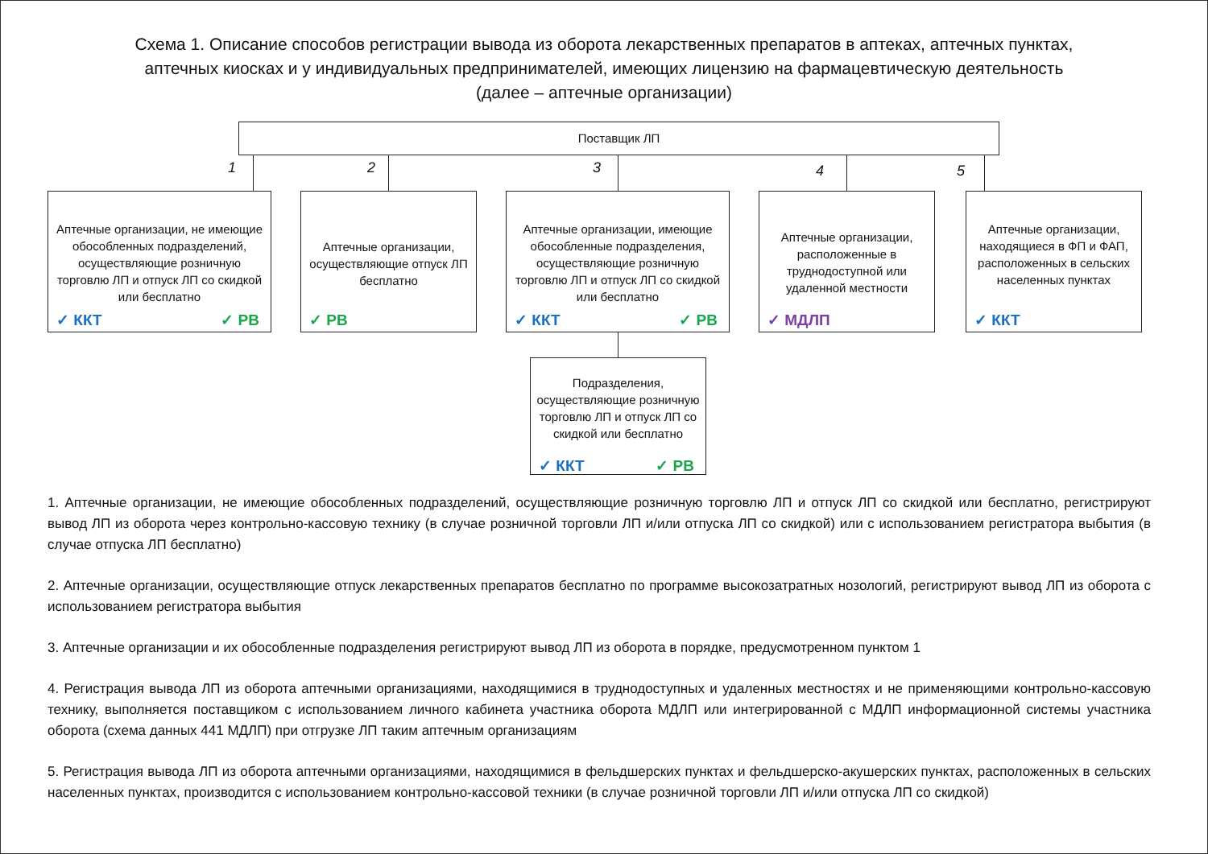Схема 1. Описание способов регистрации вывода из оборота лекарственных препаратов в аптеках, аптечных пунктах,
аптечных киосках и у индивидуальных предпринимателей, имеющих лицензию на фармацевтическую деятельность
(далее – аптечные организации)
Поставщик ЛП
1 2 3 4 5
Аптечные организации, не имеющие обособленных подразделений, осуществляющие розничную торговлю ЛП и отпуск ЛП со скидкой или бесплатно
✓ ККТ ✓ РВ
Аптечные организации, осуществляющие отпуск ЛП бесплатно
✓ РВ
Аптечные организации, имеющие обособленные подразделения, осуществляющие розничную торговлю ЛП и отпуск ЛП со скидкой или бесплатно
✓ ККТ ✓ РВ
Аптечные организации, расположенные в труднодоступной или удаленной местности
✓ МДЛП
Аптечные организации, находящиеся в ФП и ФАП, расположенных в сельских населенных пунктах
✓ ККТ
Подразделения, осуществляющие розничную торговлю ЛП и отпуск ЛП со скидкой или бесплатно
✓ ККТ ✓ РВ
1. Аптечные организации, не имеющие обособленных подразделений, осуществляющие розничную торговлю ЛП и отпуск ЛП со скидкой или бесплатно, регистрируют вывод ЛП из оборота через контрольно-кассовую технику (в случае розничной торговли ЛП и/или отпуска ЛП со скидкой) или с использованием регистратора выбытия (в случае отпуска ЛП бесплатно)
2. Аптечные организации, осуществляющие отпуск лекарственных препаратов бесплатно по программе высокозатратных нозологий, регистрируют вывод ЛП из оборота с использованием регистратора выбытия
3. Аптечные организации и их обособленные подразделения регистрируют вывод ЛП из оборота в порядке, предусмотренном пунктом 1
4. Регистрация вывода ЛП из оборота аптечными организациями, находящимися в труднодоступных и удаленных местностях и не применяющими контрольно-кассовую технику, выполняется поставщиком с использованием личного кабинета участника оборота МДЛП или интегрированной с МДЛП информационной системы участника оборота (схема данных 441 МДЛП) при отгрузке ЛП таким аптечным организациям
5. Регистрация вывода ЛП из оборота аптечными организациями, находящимися в фельдшерских пунктах и фельдшерско-акушерских пунктах, расположенных в сельских населенных пунктах, производится с использованием контрольно-кассовой техники (в случае розничной торговли ЛП и/или отпуска ЛП со скидкой)